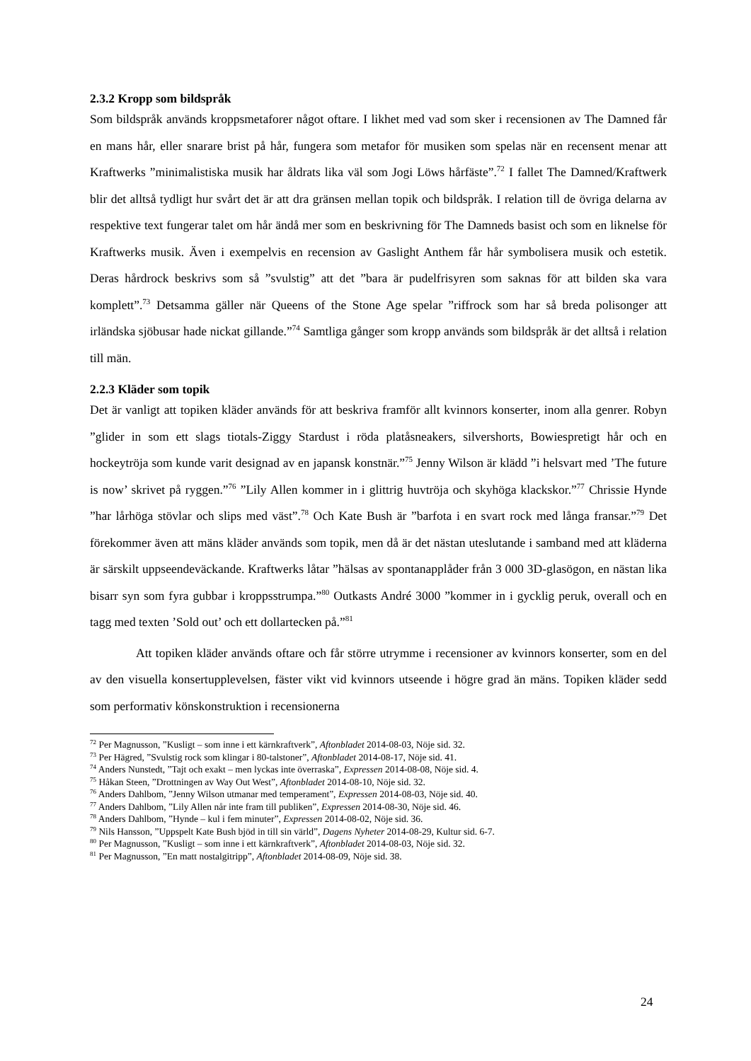2.3.2 Kropp som bildspråk
Som bildspråk används kroppsmetaforer något oftare. I likhet med vad som sker i recensionen av The Damned får en mans hår, eller snarare brist på hår, fungera som metafor för musiken som spelas när en recensent menar att Kraftwerks ”minimalistiska musik har åldrats lika väl som Jogi Löws hårfäste”.<sup>72</sup> I fallet The Damned/Kraftwerk blir det alltså tydligt hur svårt det är att dra gränsen mellan topik och bildspråk. I relation till de övriga delarna av respektive text fungerar talet om hår ändå mer som en beskrivning för The Damneds basist och som en liknelse för Kraftwerks musik. Även i exempelvis en recension av Gaslight Anthem får hår symbolisera musik och estetik. Deras hårdrock beskrivs som så ”svulstig” att det ”bara är pudelfrisyren som saknas för att bilden ska vara komplett”.<sup>73</sup> Detsamma gäller när Queens of the Stone Age spelar ”riffrock som har så breda polisonger att irländska sjöbusar hade nickat gillande.”<sup>74</sup> Samtliga gånger som kropp används som bildspråk är det alltså i relation till män.
2.2.3 Kläder som topik
Det är vanligt att topiken kläder används för att beskriva framför allt kvinnors konserter, inom alla genrer. Robyn ”glider in som ett slags tiotals-Ziggy Stardust i röda platåsneakers, silvershorts, Bowiespretigt hår och en hockeytröja som kunde varit designad av en japansk konstnär.”<sup>75</sup> Jenny Wilson är klädd ”i helsvart med ’The future is now’ skrivet på ryggen.”<sup>76</sup> ”Lily Allen kommer in i glittrig huvtröja och skyhöga klackskor.”<sup>77</sup> Chrissie Hynde ”har lårhöga stövlar och slips med väst”.<sup>78</sup> Och Kate Bush är ”barfota i en svart rock med långa fransar.”<sup>79</sup> Det förekommer även att mäns kläder används som topik, men då är det nästan uteslutande i samband med att kläderna är särskilt uppseendeväckande. Kraftwerks låtar ”hälsas av spontanapplåder från 3 000 3D-glasögon, en nästan lika bisarr syn som fyra gubbar i kroppsstrumpa.”<sup>80</sup> Outkasts André 3000 ”kommer in i gycklig peruk, overall och en tagg med texten ’Sold out’ och ett dollartecken på.”<sup>81</sup>
Att topiken kläder används oftare och får större utrymme i recensioner av kvinnors konserter, som en del av den visuella konsertupplevelsen, fäster vikt vid kvinnors utseende i högre grad än mäns. Topiken kläder sedd som performativ könskonstruktion i recensionerna
<sup>72</sup> Per Magnusson, ”Kusligt – som inne i ett kärnkraftverk”, Aftonbladet 2014-08-03, Nöje sid. 32.
<sup>73</sup> Per Hägred, ”Svulstig rock som klingar i 80-talstoner”, Aftonbladet 2014-08-17, Nöje sid. 41.
<sup>74</sup> Anders Nunstedt, ”Tajt och exakt – men lyckas inte överraska”, Expressen 2014-08-08, Nöje sid. 4.
<sup>75</sup> Håkan Steen, ”Drottningen av Way Out West”, Aftonbladet 2014-08-10, Nöje sid. 32.
<sup>76</sup> Anders Dahlbom, ”Jenny Wilson utmanar med temperament”, Expressen 2014-08-03, Nöje sid. 40.
<sup>77</sup> Anders Dahlbom, ”Lily Allen når inte fram till publiken”, Expressen 2014-08-30, Nöje sid. 46.
<sup>78</sup> Anders Dahlbom, ”Hynde – kul i fem minuter”, Expressen 2014-08-02, Nöje sid. 36.
<sup>79</sup> Nils Hansson, ”Uppspelt Kate Bush bjöd in till sin värld”, Dagens Nyheter 2014-08-29, Kultur sid. 6-7.
<sup>80</sup> Per Magnusson, ”Kusligt – som inne i ett kärnkraftverk”, Aftonbladet 2014-08-03, Nöje sid. 32.
<sup>81</sup> Per Magnusson, ”En matt nostalgitripp”, Aftonbladet 2014-08-09, Nöje sid. 38.
24